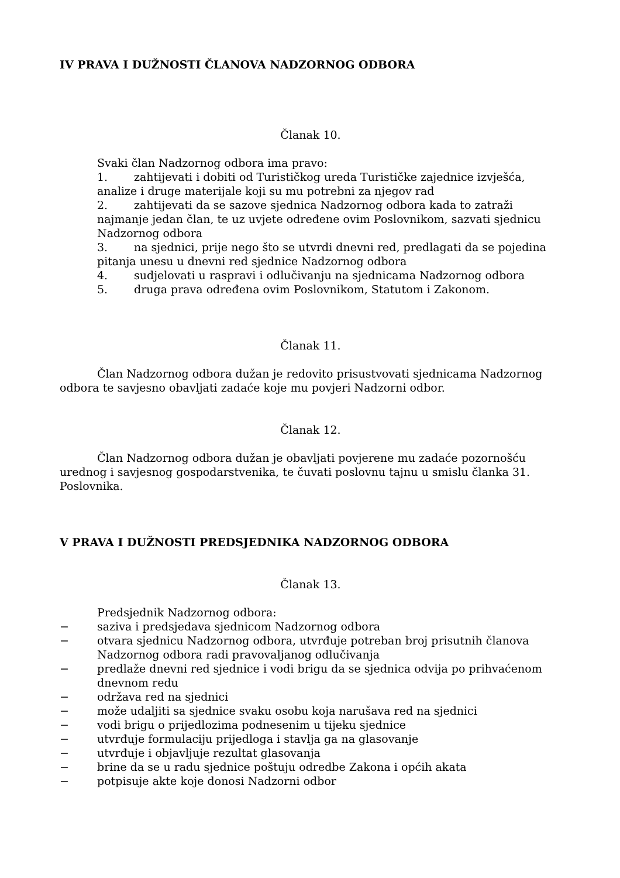IV PRAVA I DUŽNOSTI ČLANOVA NADZORNOG ODBORA
Članak 10.
Svaki član Nadzornog odbora ima pravo:
1. zahtijevati i dobiti od Turističkog ureda Turističke zajednice izvješća, analize i druge materijale koji su mu potrebni za njegov rad
2. zahtijevati da se sazove sjednica Nadzornog odbora kada to zatraži najmanje jedan član, te uz uvjete određene ovim Poslovnikom, sazvati sjednicu Nadzornog odbora
3. na sjednici, prije nego što se utvrdi dnevni red, predlagati da se pojedina pitanja unesu u dnevni red sjednice Nadzornog odbora
4. sudjelovati u raspravi i odlučivanju na sjednicama Nadzornog odbora
5. druga prava određena ovim Poslovnikom, Statutom i Zakonom.
Članak 11.
Član Nadzornog odbora dužan je redovito prisustvovati sjednicama Nadzornog odbora te savjesno obavljati zadaće koje mu povjeri Nadzorni odbor.
Članak 12.
Član Nadzornog odbora dužan je obavljati povjerene mu zadaće pozornošću urednog i savjesnog gospodarstvenika, te čuvati poslovnu tajnu u smislu članka 31. Poslovnika.
V PRAVA I DUŽNOSTI PREDSJEDNIKA NADZORNOG ODBORA
Članak 13.
Predsjednik Nadzornog odbora:
− saziva i predsjedava sjednicom Nadzornog odbora
− otvara sjednicu Nadzornog odbora, utvrđuje potreban broj prisutnih članova Nadzornog odbora radi pravovaljanog odlučivanja
− predlaže dnevni red sjednice i vodi brigu da se sjednica odvija po prihvaćenom dnevnom redu
− održava red na sjednici
− može udaljiti sa sjednice svaku osobu koja narušava red na sjednici
− vodi brigu o prijedlozima podnesenim u tijeku sjednice
− utvrđuje formulaciju prijedloga i stavlja ga na glasovanje
− utvrđuje i objavljuje rezultat glasovanja
− brine da se u radu sjednice poštuju odredbe Zakona i općih akata
− potpisuje akte koje donosi Nadzorni odbor